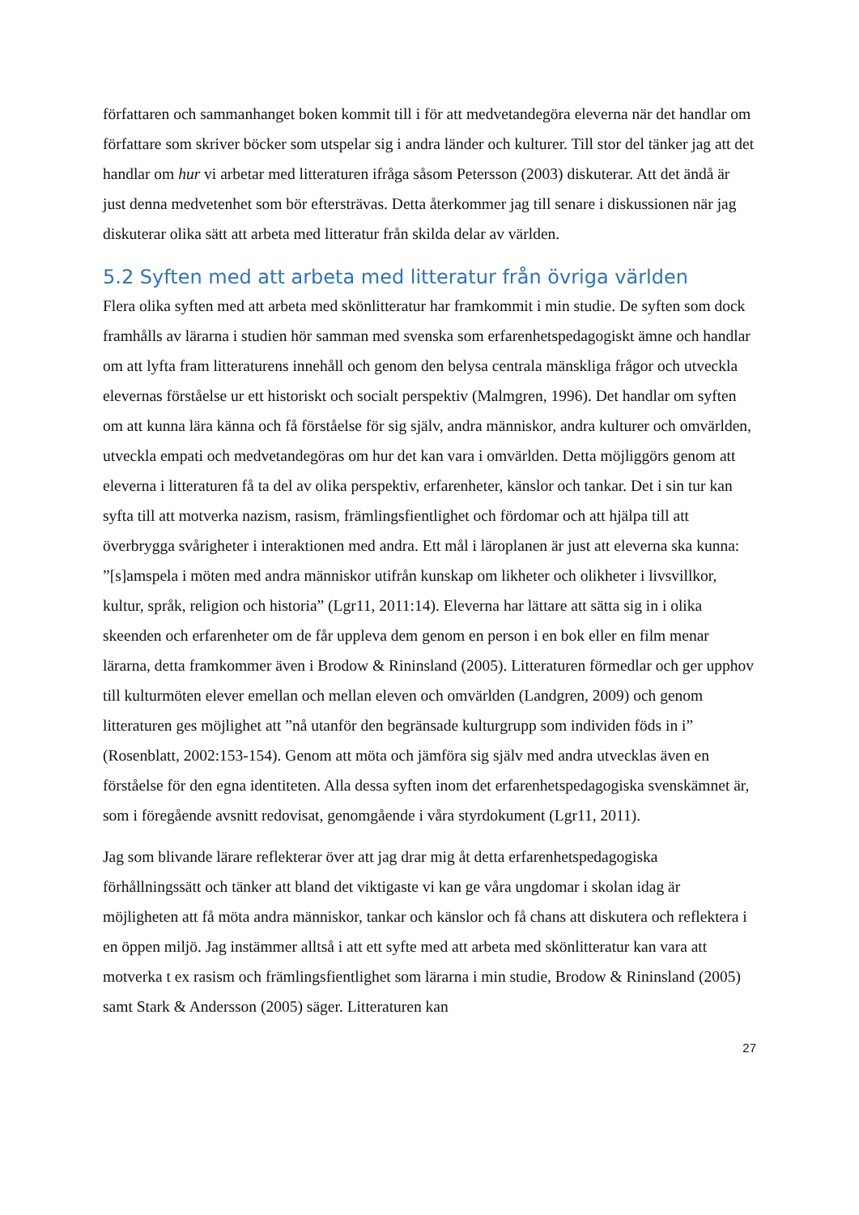författaren och sammanhanget boken kommit till i för att medvetandegöra eleverna när det handlar om författare som skriver böcker som utspelar sig i andra länder och kulturer. Till stor del tänker jag att det handlar om hur vi arbetar med litteraturen ifråga såsom Petersson (2003) diskuterar. Att det ändå är just denna medvetenhet som bör eftersträvas. Detta återkommer jag till senare i diskussionen när jag diskuterar olika sätt att arbeta med litteratur från skilda delar av världen.
5.2 Syften med att arbeta med litteratur från övriga världen
Flera olika syften med att arbeta med skönlitteratur har framkommit i min studie. De syften som dock framhålls av lärarna i studien hör samman med svenska som erfarenhetspedagogiskt ämne och handlar om att lyfta fram litteraturens innehåll och genom den belysa centrala mänskliga frågor och utveckla elevernas förståelse ur ett historiskt och socialt perspektiv (Malmgren, 1996). Det handlar om syften om att kunna lära känna och få förståelse för sig själv, andra människor, andra kulturer och omvärlden, utveckla empati och medvetandegöras om hur det kan vara i omvärlden. Detta möjliggörs genom att eleverna i litteraturen få ta del av olika perspektiv, erfarenheter, känslor och tankar. Det i sin tur kan syfta till att motverka nazism, rasism, främlingsfientlighet och fördomar och att hjälpa till att överbrygga svårigheter i interaktionen med andra. Ett mål i läroplanen är just att eleverna ska kunna: ”[s]amspela i möten med andra människor utifrån kunskap om likheter och olikheter i livsvillkor, kultur, språk, religion och historia” (Lgr11, 2011:14). Eleverna har lättare att sätta sig in i olika skeenden och erfarenheter om de får uppleva dem genom en person i en bok eller en film menar lärarna, detta framkommer även i Brodow & Rininsland (2005). Litteraturen förmedlar och ger upphov till kulturmöten elever emellan och mellan eleven och omvärlden (Landgren, 2009) och genom litteraturen ges möjlighet att ”nå utanför den begränsade kulturgrupp som individen föds in i” (Rosenblatt, 2002:153-154). Genom att möta och jämföra sig själv med andra utvecklas även en förståelse för den egna identiteten. Alla dessa syften inom det erfarenhetspedagogiska svenskämnet är, som i föregående avsnitt redovisat, genomgående i våra styrdokument (Lgr11, 2011).
Jag som blivande lärare reflekterar över att jag drar mig åt detta erfarenhetspedagogiska förhållningssätt och tänker att bland det viktigaste vi kan ge våra ungdomar i skolan idag är möjligheten att få möta andra människor, tankar och känslor och få chans att diskutera och reflektera i en öppen miljö. Jag instämmer alltså i att ett syfte med att arbeta med skönlitteratur kan vara att motverka t ex rasism och främlingsfientlighet som lärarna i min studie, Brodow & Rininsland (2005) samt Stark & Andersson (2005) säger. Litteraturen kan
27